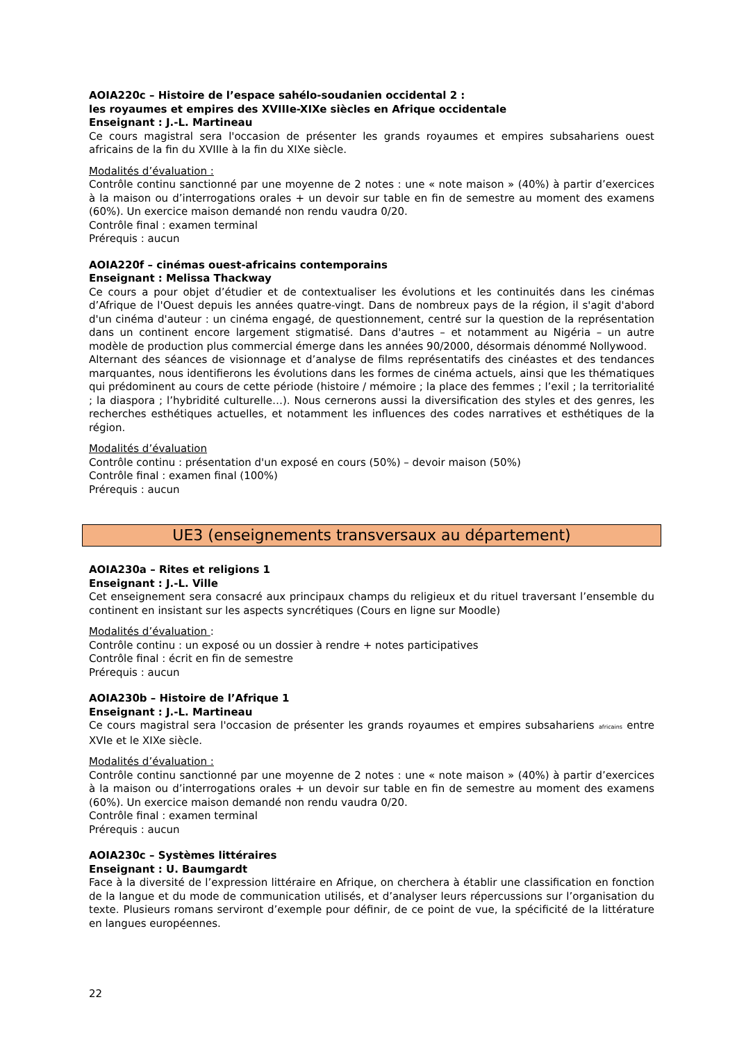AOIA220c – Histoire de l’espace sahélo-soudanien occidental 2 :
les royaumes et empires des XVIIIe-XIXe siècles en Afrique occidentale
Enseignant : J.-L. Martineau
Ce cours magistral sera l'occasion de présenter les grands royaumes et empires subsahariens ouest africains de la fin du XVIIIe à la fin du XIXe siècle.
Modalités d’évaluation :
Contrôle continu sanctionné par une moyenne de 2 notes : une « note maison » (40%) à partir d’exercices à la maison ou d’interrogations orales + un devoir sur table en fin de semestre au moment des examens (60%). Un exercice maison demandé non rendu vaudra 0/20.
Contrôle final : examen terminal
Prérequis : aucun
AOIA220f – cinémas ouest-africains contemporains
Enseignant : Melissa Thackway
Ce cours a pour objet d’étudier et de contextualiser les évolutions et les continuités dans les cinémas d’Afrique de l'Ouest depuis les années quatre-vingt. Dans de nombreux pays de la région, il s'agit d'abord d'un cinéma d'auteur : un cinéma engagé, de questionnement, centré sur la question de la représentation dans un continent encore largement stigmatisé. Dans d'autres – et notamment au Nigéria – un autre modèle de production plus commercial émerge dans les années 90/2000, désormais dénommé Nollywood.
Alternant des séances de visionnage et d’analyse de films représentatifs des cinéastes et des tendances marquantes, nous identifierons les évolutions dans les formes de cinéma actuels, ainsi que les thématiques qui prédominent au cours de cette période (histoire / mémoire ; la place des femmes ; l’exil ; la territorialité ; la diaspora ; l’hybridité culturelle…). Nous cernerons aussi la diversification des styles et des genres, les recherches esthétiques actuelles, et notamment les influences des codes narratives et esthétiques de la région.
Modalités d’évaluation
Contrôle continu : présentation d'un exposé en cours (50%) – devoir maison (50%)
Contrôle final : examen final (100%)
Prérequis : aucun
UE3 (enseignements transversaux au département)
AOIA230a – Rites et religions 1
Enseignant : J.-L. Ville
Cet enseignement sera consacré aux principaux champs du religieux et du rituel traversant l’ensemble du continent en insistant sur les aspects syncrétiques (Cours en ligne sur Moodle)
Modalités d’évaluation :
Contrôle continu : un exposé ou un dossier à rendre + notes participatives
Contrôle final : écrit en fin de semestre
Prérequis : aucun
AOIA230b – Histoire de l’Afrique 1
Enseignant : J.-L. Martineau
Ce cours magistral sera l'occasion de présenter les grands royaumes et empires subsahariens africains entre XVIe et le XIXe siècle.
Modalités d’évaluation :
Contrôle continu sanctionné par une moyenne de 2 notes : une « note maison » (40%) à partir d’exercices à la maison ou d’interrogations orales + un devoir sur table en fin de semestre au moment des examens (60%). Un exercice maison demandé non rendu vaudra 0/20.
Contrôle final : examen terminal
Prérequis : aucun
AOIA230c – Systèmes littéraires
Enseignant : U. Baumgardt
Face à la diversité de l’expression littéraire en Afrique, on cherchera à établir une classification en fonction de la langue et du mode de communication utilisés, et d’analyser leurs répercussions sur l’organisation du texte. Plusieurs romans serviront d’exemple pour définir, de ce point de vue, la spécificité de la littérature en langues européennes.
22